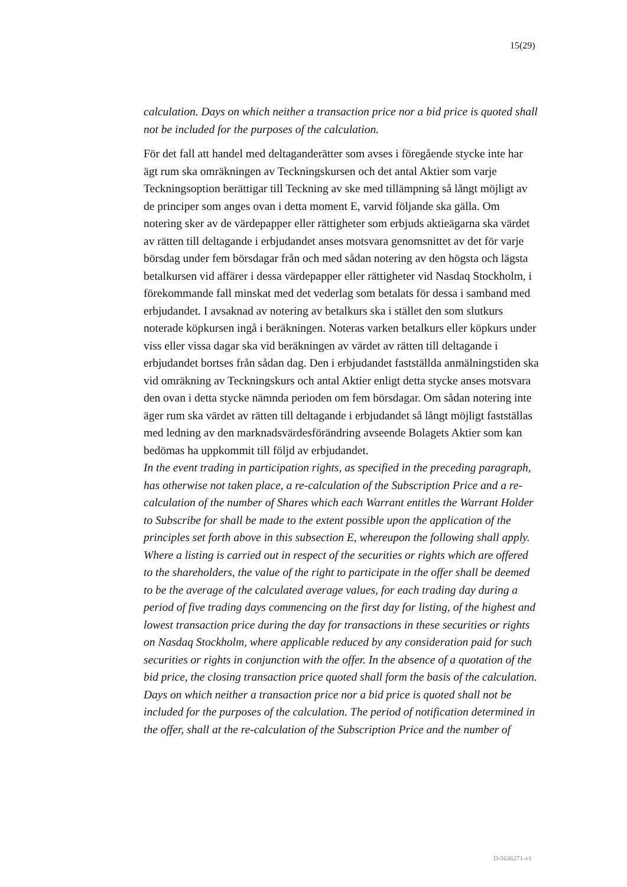15(29)
calculation. Days on which neither a transaction price nor a bid price is quoted shall not be included for the purposes of the calculation.
För det fall att handel med deltaganderätter som avses i föregående stycke inte har ägt rum ska omräkningen av Teckningskursen och det antal Aktier som varje Teckningsoption berättigar till Teckning av ske med tillämpning så långt möjligt av de principer som anges ovan i detta moment E, varvid följande ska gälla. Om notering sker av de värdepapper eller rättigheter som erbjuds aktieägarna ska värdet av rätten till deltagande i erbjudandet anses motsvara genomsnittet av det för varje börsdag under fem börsdagar från och med sådan notering av den högsta och lägsta betalkursen vid affärer i dessa värdepapper eller rättigheter vid Nasdaq Stockholm, i förekommande fall minskat med det vederlag som betalats för dessa i samband med erbjudandet. I avsaknad av notering av betalkurs ska i stället den som slutkurs noterade köpkursen ingå i beräkningen. Noteras varken betalkurs eller köpkurs under viss eller vissa dagar ska vid beräkningen av värdet av rätten till deltagande i erbjudandet bortses från sådan dag. Den i erbjudandet fastställda anmälningstiden ska vid omräkning av Teckningskurs och antal Aktier enligt detta stycke anses motsvara den ovan i detta stycke nämnda perioden om fem börsdagar. Om sådan notering inte äger rum ska värdet av rätten till deltagande i erbjudandet så långt möjligt fastställas med ledning av den marknadsvärdesförändring avseende Bolagets Aktier som kan bedömas ha uppkommit till följd av erbjudandet.
In the event trading in participation rights, as specified in the preceding paragraph, has otherwise not taken place, a re-calculation of the Subscription Price and a re-calculation of the number of Shares which each Warrant entitles the Warrant Holder to Subscribe for shall be made to the extent possible upon the application of the principles set forth above in this subsection E, whereupon the following shall apply. Where a listing is carried out in respect of the securities or rights which are offered to the shareholders, the value of the right to participate in the offer shall be deemed to be the average of the calculated average values, for each trading day during a period of five trading days commencing on the first day for listing, of the highest and lowest transaction price during the day for transactions in these securities or rights on Nasdaq Stockholm, where applicable reduced by any consideration paid for such securities or rights in conjunction with the offer. In the absence of a quotation of the bid price, the closing transaction price quoted shall form the basis of the calculation. Days on which neither a transaction price nor a bid price is quoted shall not be included for the purposes of the calculation. The period of notification determined in the offer, shall at the re-calculation of the Subscription Price and the number of
D-5636271-v1